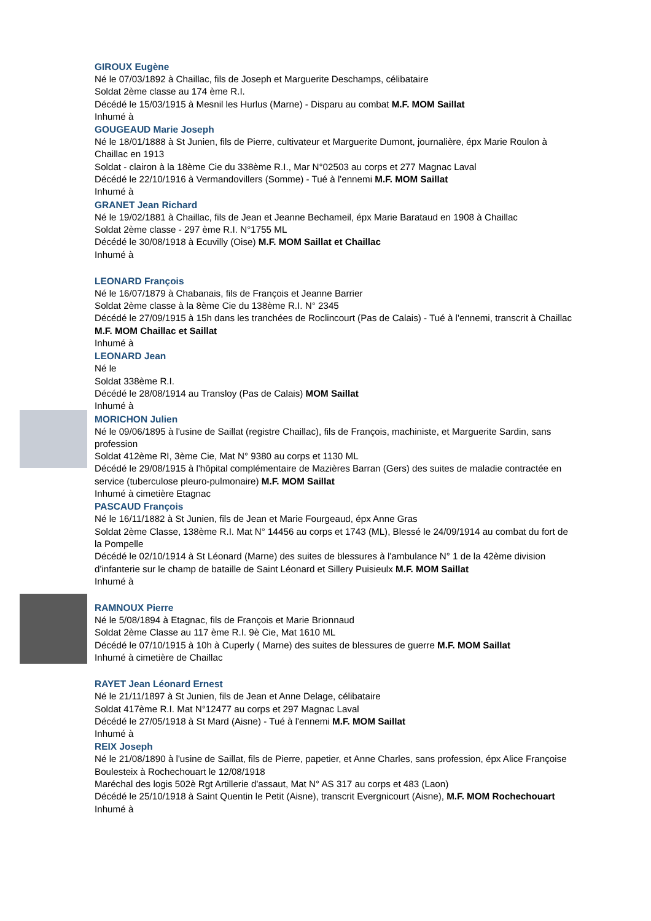GIROUX Eugène
Né le 07/03/1892 à Chaillac, fils de Joseph et Marguerite Deschamps, célibataire
Soldat 2ème classe au 174 ème R.I.
Décédé le 15/03/1915 à Mesnil les Hurlus (Marne) - Disparu au combat M.F. MOM Saillat
Inhumé à
GOUGEAUD Marie Joseph
Né le 18/01/1888 à St Junien, fils de Pierre, cultivateur et Marguerite Dumont, journalière, épx Marie Roulon à Chaillac en 1913
Soldat - clairon à la 18ème Cie du 338ème R.I., Mar N°02503 au corps et 277 Magnac Laval
Décédé le 22/10/1916 à Vermandovillers (Somme) - Tué à l'ennemi M.F. MOM Saillat
Inhumé à
GRANET Jean Richard
Né le 19/02/1881 à Chaillac, fils de Jean et Jeanne Bechameil, épx Marie Barataud en 1908 à Chaillac
Soldat 2ème classe - 297 ème R.I. N°1755 ML
Décédé le 30/08/1918 à Ecuvilly (Oise) M.F. MOM Saillat et Chaillac
Inhumé à
LEONARD François
Né le 16/07/1879 à Chabanais, fils de François et Jeanne Barrier
Soldat 2ème classe à la 8ème Cie du 138ème R.I. N° 2345
Décédé le 27/09/1915 à 15h dans les tranchées de Roclincourt (Pas de Calais) - Tué à l'ennemi, transcrit à Chaillac M.F. MOM Chaillac et Saillat
Inhumé à
LEONARD Jean
Né le
Soldat 338ème R.I.
Décédé le 28/08/1914 au Transloy (Pas de Calais) MOM Saillat
Inhumé à
MORICHON Julien
Né le 09/06/1895 à l'usine de Saillat (registre Chaillac), fils de François, machiniste, et Marguerite Sardin, sans profession
Soldat 412ème RI, 3ème Cie, Mat N° 9380 au corps et 1130 ML
Décédé le 29/08/1915 à l'hôpital complémentaire de Mazières Barran (Gers) des suites de maladie contractée en service (tuberculose pleuro-pulmonaire) M.F. MOM Saillat
Inhumé à cimetière Etagnac
PASCAUD François
Né le 16/11/1882 à St Junien, fils de Jean et Marie Fourgeaud, épx Anne Gras
Soldat 2ème Classe, 138ème R.I. Mat N° 14456 au corps et 1743 (ML), Blessé le 24/09/1914 au combat du fort de la Pompelle
Décédé le 02/10/1914 à St Léonard (Marne) des suites de blessures à l'ambulance N° 1 de la 42ème division d'infanterie sur le champ de bataille de Saint Léonard et Sillery Puisieulx M.F. MOM Saillat
Inhumé à
RAMNOUX Pierre
Né le 5/08/1894 à Etagnac, fils de François et Marie Brionnaud
Soldat 2ème Classe au 117 ème R.I. 9è Cie, Mat 1610 ML
Décédé le 07/10/1915 à 10h à Cuperly ( Marne) des suites de blessures de guerre M.F. MOM Saillat
Inhumé à cimetière de Chaillac
RAYET Jean Léonard Ernest
Né le 21/11/1897 à St Junien, fils de Jean et Anne Delage, célibataire
Soldat 417ème R.I. Mat N°12477 au corps et 297 Magnac Laval
Décédé le 27/05/1918 à St Mard (Aisne) - Tué à l'ennemi M.F. MOM Saillat
Inhumé à
REIX Joseph
Né le 21/08/1890 à l'usine de Saillat, fils de Pierre, papetier, et Anne Charles, sans profession, épx Alice Françoise Boulesteix à Rochechouart le 12/08/1918
Maréchal des logis 502è Rgt Artillerie d'assaut, Mat N° AS 317 au corps et 483 (Laon)
Décédé le 25/10/1918 à Saint Quentin le Petit (Aisne), transcrit Evergnicourt (Aisne), M.F. MOM Rochechouart
Inhumé à